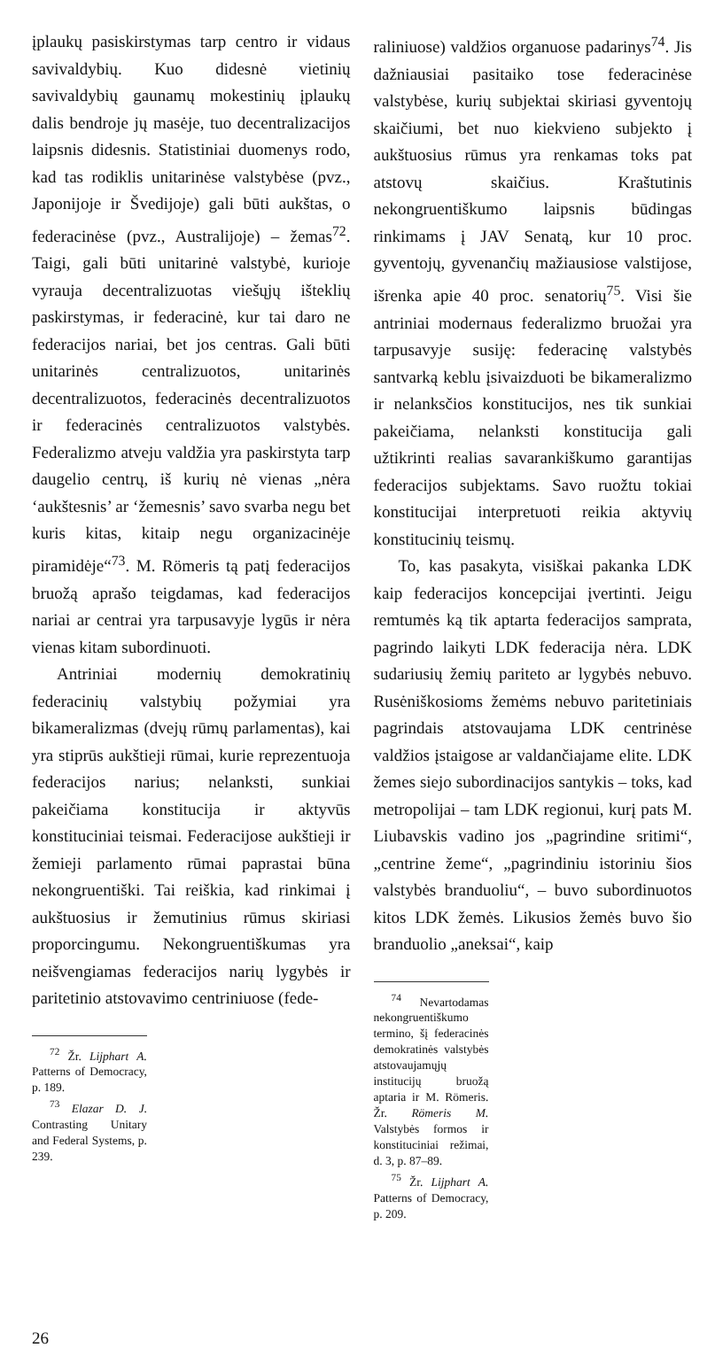įplaukų pasiskirstymas tarp centro ir vidaus savivaldybių. Kuo didesnė vietinių savivaldybių gaunamų mokestinių įplaukų dalis bendroje jų masėje, tuo decentralizacijos laipsnis didesnis. Statistiniai duomenys rodo, kad tas rodiklis unitarinėse valstybėse (pvz., Japonijoje ir Švedijoje) gali būti aukštas, o federacinėse (pvz., Australijoje) – žemas<sup>72</sup>. Taigi, gali būti unitarinė valstybė, kurioje vyrauja decentralizuotas viešųjų išteklių paskirstymas, ir federacinė, kur tai daro ne federacijos nariai, bet jos centras. Gali būti unitarinės centralizuotos, unitarinės decentralizuotos, federacinės decentralizuotos ir federacinės centralizuotos valstybės. Federalizmo atveju valdžia yra paskirstyta tarp daugelio centrų, iš kurių nė vienas „nėra ‘aukštesnis’ ar ‘žemesnis’ savo svarba negu bet kuris kitas, kitaip negu organizacinėje piramidėje“<sup>73</sup>. M. Römeris tą patį federacijos bruožą aprašo teigdamas, kad federacijos nariai ar centrai yra tarpusavyje lygūs ir nėra vienas kitam subordinuoti.
Antriniai modernių demokratinių federacinių valstybių požymiai yra bikameralizmas (dvejų rūmų parlamentas), kai yra stiprūs aukštieji rūmai, kurie reprezentuoja federacijos narius; nelanksti, sunkiai pakeičiama konstitucija ir aktyvūs konstituciniai teismai. Federacijose aukštieji ir žemieji parlamento rūmai paprastai būna nekongruentiški. Tai reiškia, kad rinkimai į aukštuosius ir žemutinius rūmus skiriasi proporcingumu. Nekongruentiškumas yra neišvengiamas federacijos narių lygybės ir paritetinio atstovavimo centriniuose (fede-
<sup>72</sup> Žr. Lijphart A. Patterns of Democracy, p. 189.
<sup>73</sup> Elazar D. J. Contrasting Unitary and Federal Systems, p. 239.
raliniuose) valdžios organuose padarinys<sup>74</sup>. Jis dažniausiai pasitaiko tose federacinėse valstybėse, kurių subjektai skiriasi gyventojų skaičiumi, bet nuo kiekvieno subjekto į aukštuosius rūmus yra renkamas toks pat atstovų skaičius. Kraštutinis nekongruentiškumo laipsnis būdingas rinkimams į JAV Senatą, kur 10 proc. gyventojų, gyvenančių mažiausiose valstijose, išrenka apie 40 proc. senatorių<sup>75</sup>. Visi šie antriniai modernaus federalizmo bruožai yra tarpusavyje susiję: federacinę valstybės santvarką keblu įsivaizduoti be bikameralizmo ir nelanksčios konstitucijos, nes tik sunkiai pakeičiama, nelanksti konstitucija gali užtikrinti realias savarankiškumo garantijas federacijos subjektams. Savo ruožtu tokiai konstitucijai interpretuoti reikia aktyvių konstitucinių teismų.
To, kas pasakyta, visiškai pakanka LDK kaip federacijos koncepcijai įvertinti. Jeigu remtumės ką tik aptarta federacijos samprata, pagrindo laikyti LDK federacija nėra. LDK sudariusių žemių pariteto ar lygybės nebuvo. Rusėniškosioms žemėms nebuvo paritetiniais pagrindais atstovaujama LDK centrinėse valdžios įstaigose ar valdančiajame elite. LDK žemes siejo subordinacijos santykis – toks, kad metropolijai – tam LDK regionui, kurį pats M. Liubavskis vadino jos „pagrindine sritimi“, „centrine žeme“, „pagrindiniu istoriniu šios valstybės branduoliu“, – buvo subordinuotos kitos LDK žemės. Likusios žemės buvo šio branduolio „aneksai“, kaip
<sup>74</sup> Nevartodamas nekongruentiškumo termino, šį federacinės demokratinės valstybės atstovaujamųjų institucijų bruožą aptaria ir M. Römeris. Žr. Römeris M. Valstybės formos ir konstituciniai režimai, d. 3, p. 87–89.
<sup>75</sup> Žr. Lijphart A. Patterns of Democracy, p. 209.
26